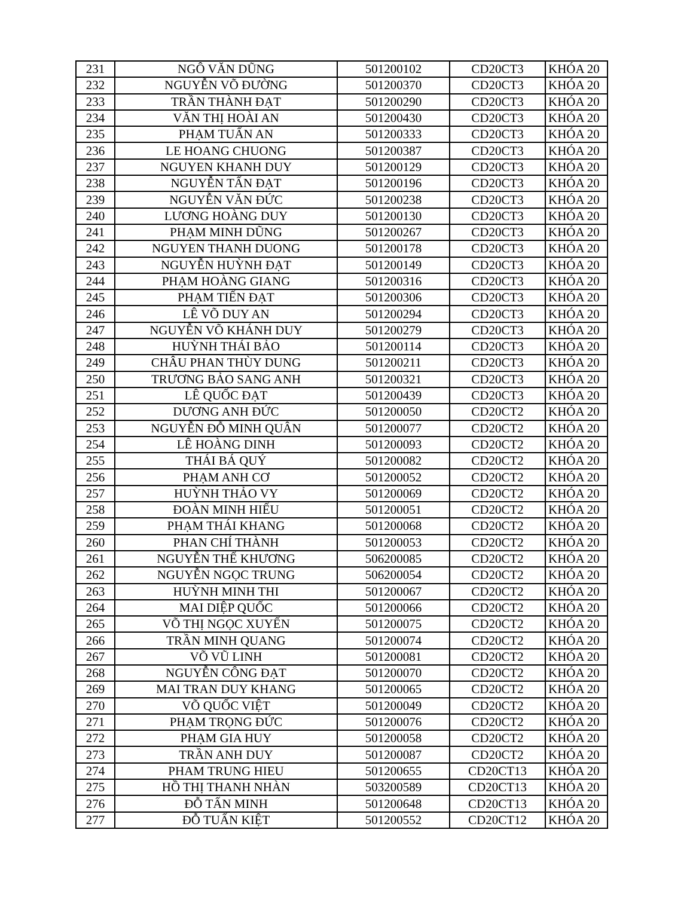| 231 | NGÔ VĂN DŨNG | 501200102 | CD20CT3 | KHÓA 20 |
| 232 | NGUYỄN VÕ ĐƯỜNG | 501200370 | CD20CT3 | KHÓA 20 |
| 233 | TRẦN THÀNH ĐẠT | 501200290 | CD20CT3 | KHÓA 20 |
| 234 | VĂN THỊ HOÀI AN | 501200430 | CD20CT3 | KHÓA 20 |
| 235 | PHẠM TUẤN AN | 501200333 | CD20CT3 | KHÓA 20 |
| 236 | LE HOANG CHUONG | 501200387 | CD20CT3 | KHÓA 20 |
| 237 | NGUYEN KHANH DUY | 501200129 | CD20CT3 | KHÓA 20 |
| 238 | NGUYỄN TẤN ĐẠT | 501200196 | CD20CT3 | KHÓA 20 |
| 239 | NGUYỄN VĂN ĐỨC | 501200238 | CD20CT3 | KHÓA 20 |
| 240 | LƯƠNG HOÀNG DUY | 501200130 | CD20CT3 | KHÓA 20 |
| 241 | PHẠM MINH DŨNG | 501200267 | CD20CT3 | KHÓA 20 |
| 242 | NGUYEN THANH DUONG | 501200178 | CD20CT3 | KHÓA 20 |
| 243 | NGUYỄN HUỲNH ĐẠT | 501200149 | CD20CT3 | KHÓA 20 |
| 244 | PHẠM HOÀNG GIANG | 501200316 | CD20CT3 | KHÓA 20 |
| 245 | PHẠM TIẾN ĐẠT | 501200306 | CD20CT3 | KHÓA 20 |
| 246 | LÊ VÕ DUY AN | 501200294 | CD20CT3 | KHÓA 20 |
| 247 | NGUYỄN VÕ KHÁNH DUY | 501200279 | CD20CT3 | KHÓA 20 |
| 248 | HUỲNH THÁI BẢO | 501200114 | CD20CT3 | KHÓA 20 |
| 249 | CHÂU PHAN THÙY DUNG | 501200211 | CD20CT3 | KHÓA 20 |
| 250 | TRƯƠNG BẢO SANG ANH | 501200321 | CD20CT3 | KHÓA 20 |
| 251 | LÊ QUỐC ĐẠT | 501200439 | CD20CT3 | KHÓA 20 |
| 252 | DƯƠNG ANH ĐỨC | 501200050 | CD20CT2 | KHÓA 20 |
| 253 | NGUYỄN ĐỖ MINH QUÂN | 501200077 | CD20CT2 | KHÓA 20 |
| 254 | LÊ HOÀNG DINH | 501200093 | CD20CT2 | KHÓA 20 |
| 255 | THÁI BÁ QUÝ | 501200082 | CD20CT2 | KHÓA 20 |
| 256 | PHẠM ANH CƠ | 501200052 | CD20CT2 | KHÓA 20 |
| 257 | HUỲNH THẢO VY | 501200069 | CD20CT2 | KHÓA 20 |
| 258 | ĐOÀN MINH HIẾU | 501200051 | CD20CT2 | KHÓA 20 |
| 259 | PHẠM THÁI KHANG | 501200068 | CD20CT2 | KHÓA 20 |
| 260 | PHAN CHÍ THÀNH | 501200053 | CD20CT2 | KHÓA 20 |
| 261 | NGUYỄN THẾ KHƯƠNG | 506200085 | CD20CT2 | KHÓA 20 |
| 262 | NGUYỄN NGỌC TRUNG | 506200054 | CD20CT2 | KHÓA 20 |
| 263 | HUỲNH MINH THI | 501200067 | CD20CT2 | KHÓA 20 |
| 264 | MAI DIỆP QUỐC | 501200066 | CD20CT2 | KHÓA 20 |
| 265 | VÕ THỊ NGỌC XUYẾN | 501200075 | CD20CT2 | KHÓA 20 |
| 266 | TRẦN MINH QUANG | 501200074 | CD20CT2 | KHÓA 20 |
| 267 | VÕ VŨ LINH | 501200081 | CD20CT2 | KHÓA 20 |
| 268 | NGUYỄN CÔNG ĐẠT | 501200070 | CD20CT2 | KHÓA 20 |
| 269 | MAI TRAN DUY KHANG | 501200065 | CD20CT2 | KHÓA 20 |
| 270 | VÕ QUỐC VIỆT | 501200049 | CD20CT2 | KHÓA 20 |
| 271 | PHẠM TRỌNG ĐỨC | 501200076 | CD20CT2 | KHÓA 20 |
| 272 | PHẠM GIA HUY | 501200058 | CD20CT2 | KHÓA 20 |
| 273 | TRẦN ANH DUY | 501200087 | CD20CT2 | KHÓA 20 |
| 274 | PHAM TRUNG HIEU | 501200655 | CD20CT13 | KHÓA 20 |
| 275 | HỒ THỊ THANH NHÀN | 503200589 | CD20CT13 | KHÓA 20 |
| 276 | ĐỖ TẤN MINH | 501200648 | CD20CT13 | KHÓA 20 |
| 277 | ĐỖ TUẤN KIỆT | 501200552 | CD20CT12 | KHÓA 20 |